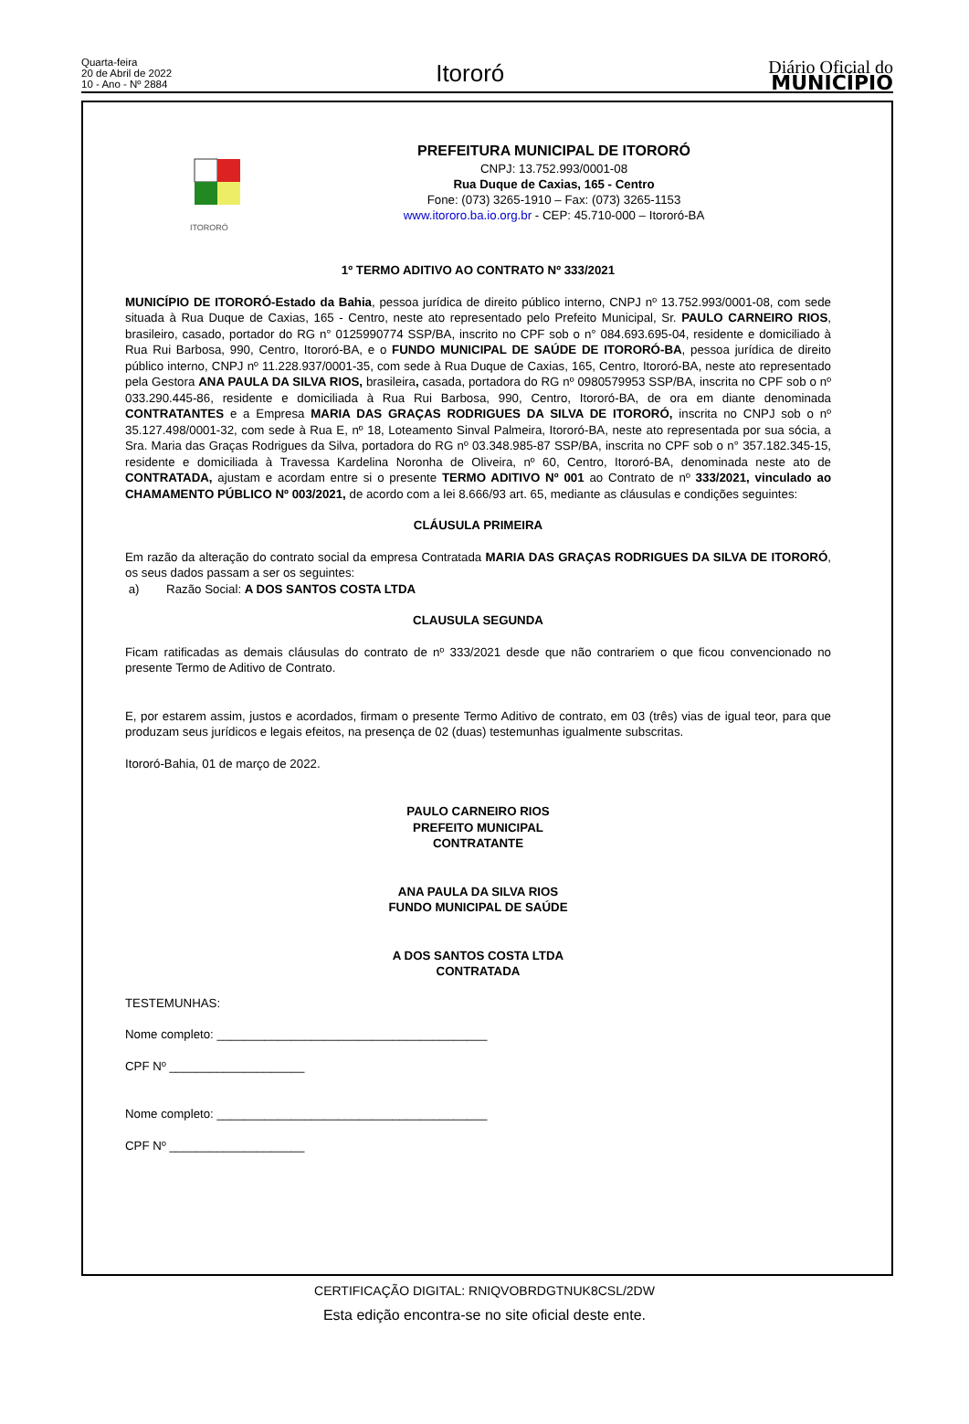Quarta-feira
20 de Abril de 2022
10 - Ano - Nº 2884
Itororó
Diário Oficial do
MUNICÍPIO
ITORORÓ
PREFEITURA MUNICIPAL DE ITORORÓ
CNPJ: 13.752.993/0001-08
Rua Duque de Caxias, 165 - Centro
Fone: (073) 3265-1910 – Fax: (073) 3265-1153
www.itororo.ba.io.org.br - CEP: 45.710-000 – Itororó-BA
1º TERMO ADITIVO AO CONTRATO Nº 333/2021
MUNICÍPIO DE ITORORÓ-Estado da Bahia, pessoa jurídica de direito público interno, CNPJ nº 13.752.993/0001-08, com sede situada à Rua Duque de Caxias, 165 - Centro, neste ato representado pelo Prefeito Municipal, Sr. PAULO CARNEIRO RIOS, brasileiro, casado, portador do RG n° 0125990774 SSP/BA, inscrito no CPF sob o n° 084.693.695-04, residente e domiciliado à Rua Rui Barbosa, 990, Centro, Itororó-BA, e o FUNDO MUNICIPAL DE SAÚDE DE ITORORÓ-BA, pessoa jurídica de direito público interno, CNPJ nº 11.228.937/0001-35, com sede à Rua Duque de Caxias, 165, Centro, Itororó-BA, neste ato representado pela Gestora ANA PAULA DA SILVA RIOS, brasileira, casada, portadora do RG nº 0980579953 SSP/BA, inscrita no CPF sob o nº 033.290.445-86, residente e domiciliada à Rua Rui Barbosa, 990, Centro, Itororó-BA, de ora em diante denominada CONTRATANTES e a Empresa MARIA DAS GRAÇAS RODRIGUES DA SILVA DE ITORORÓ, inscrita no CNPJ sob o nº 35.127.498/0001-32, com sede à Rua E, nº 18, Loteamento Sinval Palmeira, Itororó-BA, neste ato representada por sua sócia, a Sra. Maria das Graças Rodrigues da Silva, portadora do RG nº 03.348.985-87 SSP/BA, inscrita no CPF sob o n° 357.182.345-15, residente e domiciliada à Travessa Kardelina Noronha de Oliveira, nº 60, Centro, Itororó-BA, denominada neste ato de CONTRATADA, ajustam e acordam entre si o presente TERMO ADITIVO Nº 001 ao Contrato de nº 333/2021, vinculado ao CHAMAMENTO PÚBLICO Nº 003/2021, de acordo com a lei 8.666/93 art. 65, mediante as cláusulas e condições seguintes:
CLÁUSULA PRIMEIRA
Em razão da alteração do contrato social da empresa Contratada MARIA DAS GRAÇAS RODRIGUES DA SILVA DE ITORORÓ, os seus dados passam a ser os seguintes:
a) Razão Social: A DOS SANTOS COSTA LTDA
CLAUSULA SEGUNDA
Ficam ratificadas as demais cláusulas do contrato de nº 333/2021 desde que não contrariem o que ficou convencionado no presente Termo de Aditivo de Contrato.
E, por estarem assim, justos e acordados, firmam o presente Termo Aditivo de contrato, em 03 (três) vias de igual teor, para que produzam seus jurídicos e legais efeitos, na presença de 02 (duas) testemunhas igualmente subscritas.
Itororó-Bahia, 01 de março de 2022.
PAULO CARNEIRO RIOS
PREFEITO MUNICIPAL
CONTRATANTE
ANA PAULA DA SILVA RIOS
FUNDO MUNICIPAL DE SAÚDE
A DOS SANTOS COSTA LTDA
CONTRATADA
TESTEMUNHAS:
Nome completo: ________________________________________
CPF Nº ____________________
Nome completo: ________________________________________
CPF Nº ____________________
CERTIFICAÇÃO DIGITAL: RNIQVOBRDGTNUK8CSL/2DW
Esta edição encontra-se no site oficial deste ente.